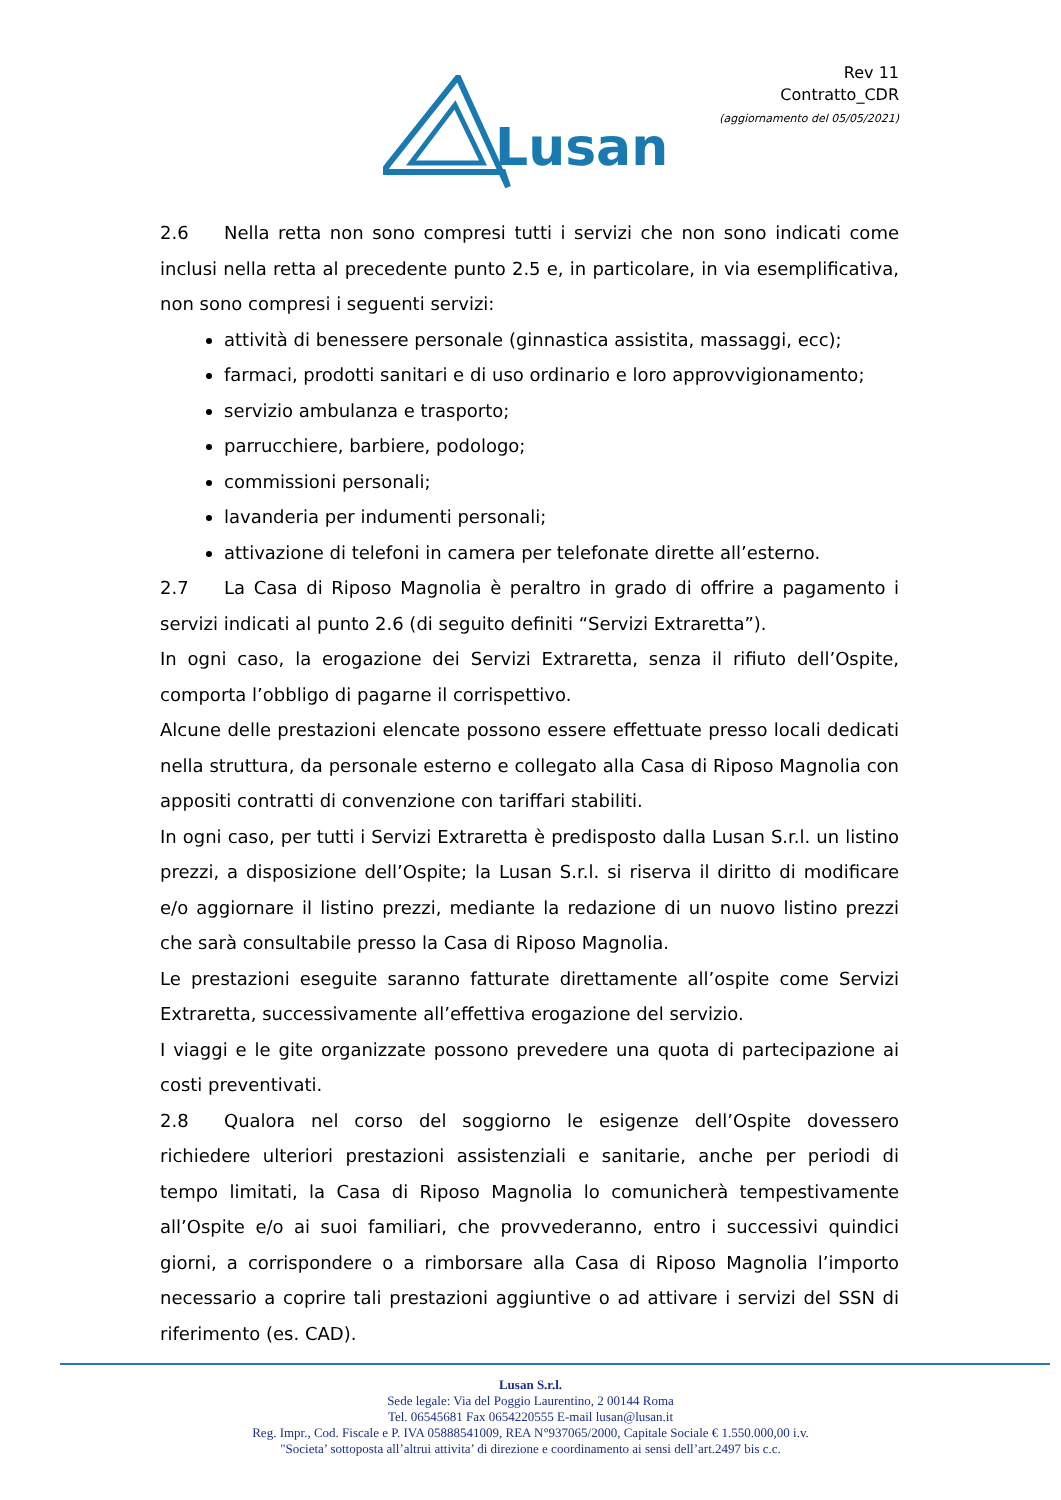Lusan
Rev 11
Contratto_CDR
(aggiornamento del 05/05/2021)
2.6 Nella retta non sono compresi tutti i servizi che non sono indicati come inclusi nella retta al precedente punto 2.5 e, in particolare, in via esemplificativa, non sono compresi i seguenti servizi:
attività di benessere personale (ginnastica assistita, massaggi, ecc);
farmaci, prodotti sanitari e di uso ordinario e loro approvvigionamento;
servizio ambulanza e trasporto;
parrucchiere, barbiere, podologo;
commissioni personali;
lavanderia per indumenti personali;
attivazione di telefoni in camera per telefonate dirette all’esterno.
2.7 La Casa di Riposo Magnolia è peraltro in grado di offrire a pagamento i servizi indicati al punto 2.6 (di seguito definiti “Servizi Extraretta”).
In ogni caso, la erogazione dei Servizi Extraretta, senza il rifiuto dell’Ospite, comporta l’obbligo di pagarne il corrispettivo.
Alcune delle prestazioni elencate possono essere effettuate presso locali dedicati nella struttura, da personale esterno e collegato alla Casa di Riposo Magnolia con appositi contratti di convenzione con tariffari stabiliti.
In ogni caso, per tutti i Servizi Extraretta è predisposto dalla Lusan S.r.l. un listino prezzi, a disposizione dell’Ospite; la Lusan S.r.l. si riserva il diritto di modificare e/o aggiornare il listino prezzi, mediante la redazione di un nuovo listino prezzi che sarà consultabile presso la Casa di Riposo Magnolia.
Le prestazioni eseguite saranno fatturate direttamente all’ospite come Servizi Extraretta, successivamente all’effettiva erogazione del servizio.
I viaggi e le gite organizzate possono prevedere una quota di partecipazione ai costi preventivati.
2.8 Qualora nel corso del soggiorno le esigenze dell’Ospite dovessero richiedere ulteriori prestazioni assistenziali e sanitarie, anche per periodi di tempo limitati, la Casa di Riposo Magnolia lo comunicherà tempestivamente all’Ospite e/o ai suoi familiari, che provvederanno, entro i successivi quindici giorni, a corrispondere o a rimborsare alla Casa di Riposo Magnolia l’importo necessario a coprire tali prestazioni aggiuntive o ad attivare i servizi del SSN di riferimento (es. CAD).
Lusan S.r.l.
Sede legale: Via del Poggio Laurentino, 2 00144 Roma
Tel. 06545681 Fax 0654220555 E-mail lusan@lusan.it
Reg. Impr., Cod. Fiscale e P. IVA 05888541009, REA N°937065/2000, Capitale Sociale € 1.550.000,00 i.v.
"Societa’ sottoposta all’altrui attivita’ di direzione e coordinamento ai sensi dell’art.2497 bis c.c.